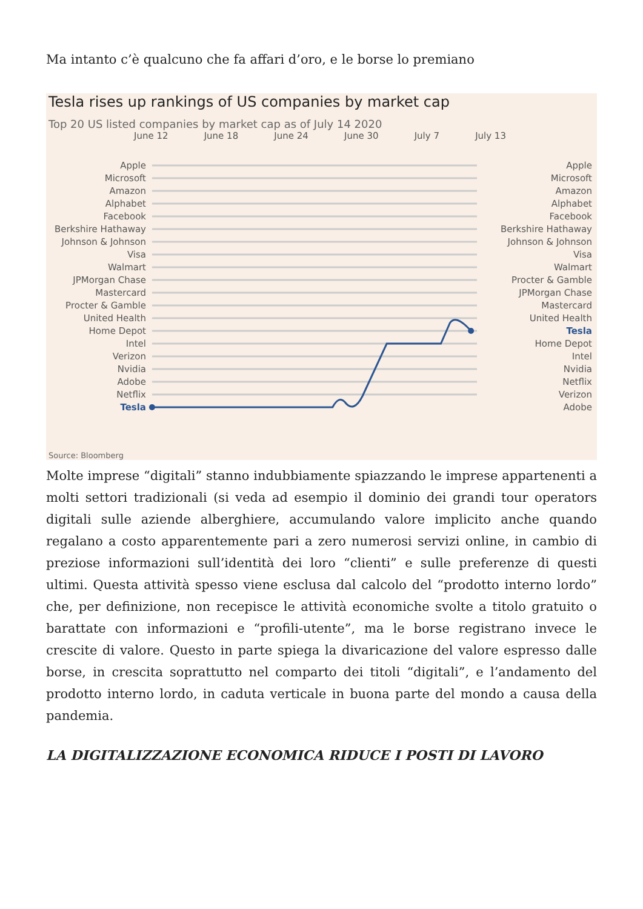Ma intanto c’è qualcuno che fa affari d’oro, e le borse lo premiano
Tesla rises up rankings of US companies by market cap
Top 20 US listed companies by market cap as of July 14 2020
June 12 June 18 June 24 June 30 July 7 July 13
Apple
Microsoft
Amazon
Alphabet
Facebook
Berkshire Hathaway
Johnson & Johnson
Visa
Walmart
JPMorgan Chase
Mastercard
Procter & Gamble
United Health
Home Depot
Intel
Verizon
Nvidia
Adobe
Netflix
Tesla
Apple
Microsoft
Amazon
Alphabet
Facebook
Berkshire Hathaway
Johnson & Johnson
Visa
Walmart
Procter & Gamble
JPMorgan Chase
Mastercard
United Health
Tesla
Home Depot
Intel
Nvidia
Netflix
Verizon
Adobe
Source: Bloomberg
Molte imprese “digitali” stanno indubbiamente spiazzando le imprese appartenenti a molti settori tradizionali (si veda ad esempio il dominio dei grandi tour operators digitali sulle aziende alberghiere, accumulando valore implicito anche quando regalano a costo apparentemente pari a zero numerosi servizi online, in cambio di preziose informazioni sull’identità dei loro “clienti” e sulle preferenze di questi ultimi. Questa attività spesso viene esclusa dal calcolo del “prodotto interno lordo” che, per definizione, non recepisce le attività economiche svolte a titolo gratuito o barattate con informazioni e “profili-utente”, ma le borse registrano invece le crescite di valore. Questo in parte spiega la divaricazione del valore espresso dalle borse, in crescita soprattutto nel comparto dei titoli “digitali”, e l’andamento del prodotto interno lordo, in caduta verticale in buona parte del mondo a causa della pandemia.
LA DIGITALIZZAZIONE ECONOMICA RIDUCE I POSTI DI LAVORO